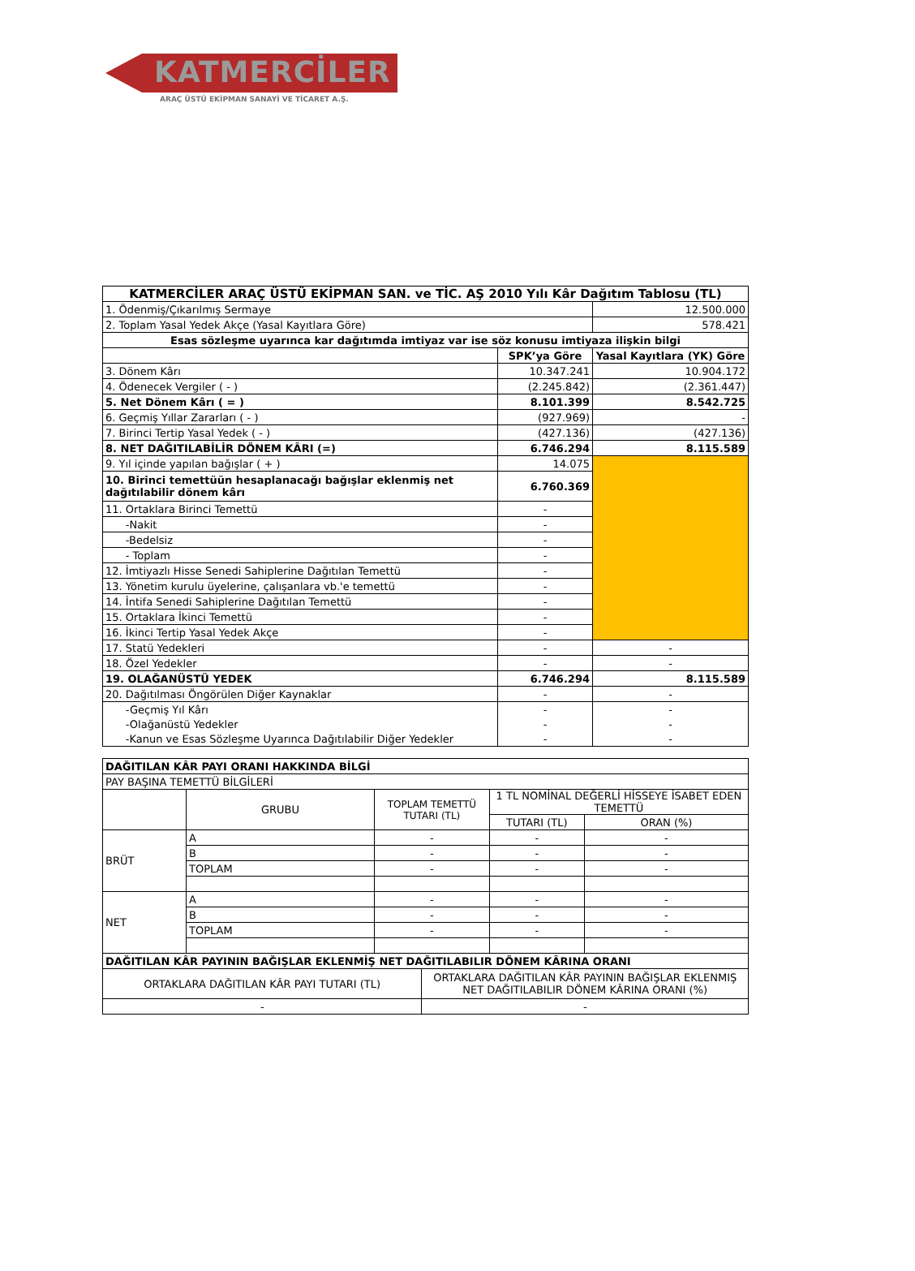KATMERCİLER
ARAÇ ÜSTÜ EKİPMAN SANAYİ VE TİCARET A.Ş.
| KATMERCİLER ARAÇ ÜSTÜ EKİPMAN SAN. ve TİC. AŞ 2010 Yılı Kâr Dağıtım Tablosu (TL) | | |
| --- | --- | --- |
| 1. Ödenmiş/Çıkarılmış Sermaye | | 12.500.000 |
| 2. Toplam Yasal Yedek Akçe (Yasal Kayıtlara Göre) | | 578.421 |
| Esas sözleşme uyarınca kar dağıtımda imtiyaz var ise söz konusu imtiyaza ilişkin bilgi | | |
| | SPK’ya Göre | Yasal Kayıtlara (YK) Göre |
| 3. Dönem Kârı | 10.347.241 | 10.904.172 |
| 4. Ödenecek Vergiler ( - ) | (2.245.842) | (2.361.447) |
| 5. Net Dönem Kârı ( = ) | 8.101.399 | 8.542.725 |
| 6. Geçmiş Yıllar Zararları ( - ) | (927.969) | - |
| 7. Birinci Tertip Yasal Yedek ( - ) | (427.136) | (427.136) |
| 8. NET DAĞITILABİLİR DÖNEM KÂRI (=) | 6.746.294 | 8.115.589 |
| 9. Yıl içinde yapılan bağışlar ( + ) | 14.075 | |
| 10. Birinci temettüün hesaplanacağı bağışlar eklenmiş net dağıtılabilir dönem kârı | 6.760.369 | |
| 11. Ortaklara Birinci Temettü | - | |
| -Nakit | - | |
| -Bedelsiz | - | |
| - Toplam | - | |
| 12. İmtiyazlı Hisse Senedi Sahiplerine Dağıtılan Temettü | - | |
| 13. Yönetim kurulu üyelerine, çalışanlara vb.'e temettü | - | |
| 14. İntifa Senedi Sahiplerine Dağıtılan Temettü | - | |
| 15. Ortaklara İkinci Temettü | - | |
| 16. İkinci Tertip Yasal Yedek Akçe | - | |
| 17. Statü Yedekleri | - | - |
| 18. Özel Yedekler | - | - |
| 19. OLAĞANÜSTÜ YEDEK | 6.746.294 | 8.115.589 |
| 20. Dağıtılması Öngörülen Diğer Kaynaklar | - | - |
| -Geçmiş Yıl Kârı | - | - |
| -Olağanüstü Yedekler | - | - |
| -Kanun ve Esas Sözleşme Uyarınca Dağıtılabilir Diğer Yedekler | - | - |
| DAĞITILAN KÂR PAYI ORANI HAKKINDA BİLGİ | | | | | |
| PAY BAŞINA TEMETTÜ BİLGİLERİ | | | | | |
| | GRUBU | TOPLAM TEMETTÜ TUTARI (TL) | | 1 TL NOMİNAL DEĞERLİ HİSSEYE İSABET EDEN TEMETTÜ | |
| | | | | TUTARI (TL) | ORAN (%) |
| BRÜT | A | - | | - | - |
| | B | - | | - | - |
| | TOPLAM | - | | - | - |
| NET | A | - | | - | - |
| | B | - | | - | - |
| | TOPLAM | - | | - | - |
| DAĞITILAN KÂR PAYININ BAĞIŞLAR EKLENMİŞ NET DAĞITILABILIR DÖNEM KÂRINA ORANI | | | | | |
| ORTAKLARA DAĞITILAN KÂR PAYI TUTARI (TL) | | | ORTAKLARA DAĞITILAN KÂR PAYININ BAĞIŞLAR EKLENMIŞ NET DAĞITILABILIR DÖNEM KÂRINA ORANI (%) | | |
| - | | | - | | |